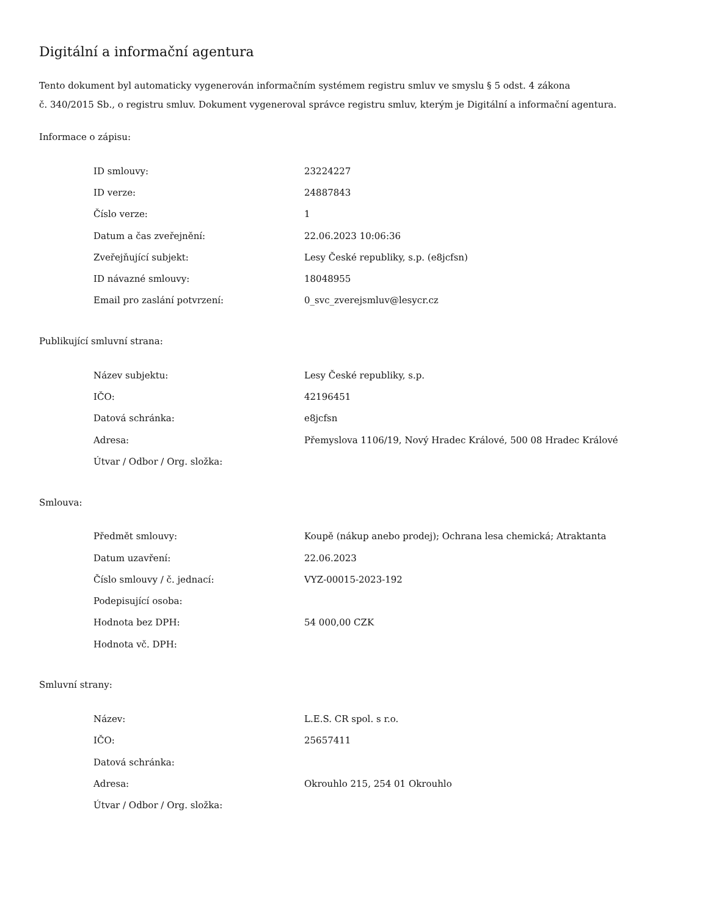Digitální a informační agentura
Tento dokument byl automaticky vygenerován informačním systémem registru smluv ve smyslu § 5 odst. 4 zákona
č. 340/2015 Sb., o registru smluv. Dokument vygeneroval správce registru smluv, kterým je Digitální a informační agentura.
Informace o zápisu:
| ID smlouvy: | 23224227 |
| ID verze: | 24887843 |
| Číslo verze: | 1 |
| Datum a čas zveřejnění: | 22.06.2023 10:06:36 |
| Zveřejňující subjekt: | Lesy České republiky, s.p. (e8jcfsn) |
| ID návazné smlouvy: | 18048955 |
| Email pro zaslání potvrzení: | 0_svc_zverejsmluv@lesycr.cz |
Publikující smluvní strana:
| Název subjektu: | Lesy České republiky, s.p. |
| IČO: | 42196451 |
| Datová schránka: | e8jcfsn |
| Adresa: | Přemyslova 1106/19, Nový Hradec Králové, 500 08 Hradec Králové |
| Útvar / Odbor / Org. složka: | |
Smlouva:
| Předmět smlouvy: | Koupě (nákup anebo prodej); Ochrana lesa chemická; Atraktanta |
| Datum uzavření: | 22.06.2023 |
| Číslo smlouvy / č. jednací: | VYZ-00015-2023-192 |
| Podepisující osoba: | |
| Hodnota bez DPH: | 54 000,00 CZK |
| Hodnota vč. DPH: | |
Smluvní strany:
| Název: | L.E.S. CR spol. s r.o. |
| IČO: | 25657411 |
| Datová schránka: | |
| Adresa: | Okrouhlo 215, 254 01 Okrouhlo |
| Útvar / Odbor / Org. složka: | |